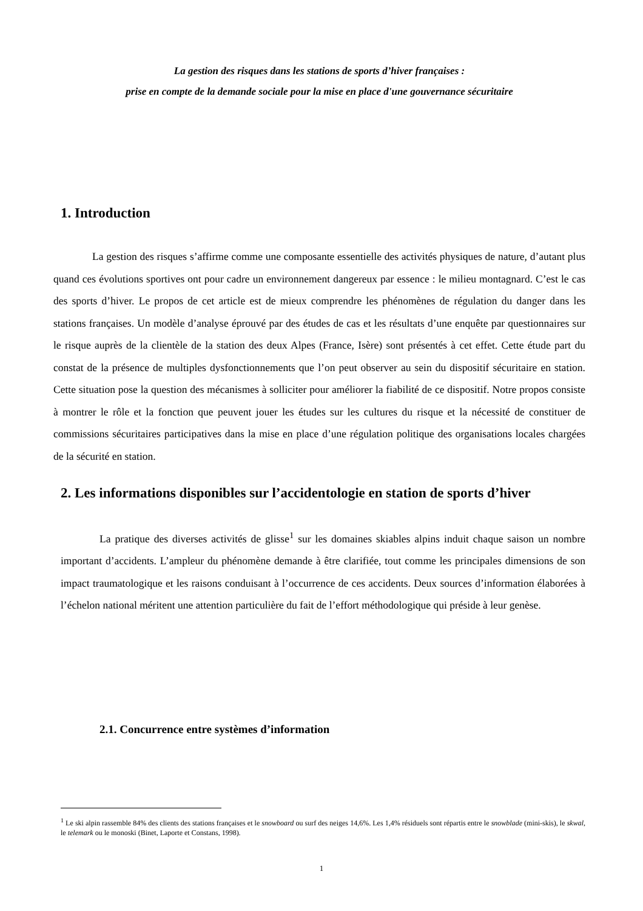La gestion des risques dans les stations de sports d’hiver françaises :
prise en compte de la demande sociale pour la mise en place d'une gouvernance sécuritaire
1. Introduction
La gestion des risques s’affirme comme une composante essentielle des activités physiques de nature, d’autant plus quand ces évolutions sportives ont pour cadre un environnement dangereux par essence : le milieu montagnard. C’est le cas des sports d’hiver. Le propos de cet article est de mieux comprendre les phénomènes de régulation du danger dans les stations françaises. Un modèle d’analyse éprouvé par des études de cas et les résultats d’une enquête par questionnaires sur le risque auprès de la clientèle de la station des deux Alpes (France, Isère) sont présentés à cet effet. Cette étude part du constat de la présence de multiples dysfonctionnements que l’on peut observer au sein du dispositif sécuritaire en station. Cette situation pose la question des mécanismes à solliciter pour améliorer la fiabilité de ce dispositif. Notre propos consiste à montrer le rôle et la fonction que peuvent jouer les études sur les cultures du risque et la nécessité de constituer de commissions sécuritaires participatives dans la mise en place d’une régulation politique des organisations locales chargées de la sécurité en station.
2. Les informations disponibles sur l’accidentologie en station de sports d’hiver
La pratique des diverses activités de glisse<sup>1</sup> sur les domaines skiables alpins induit chaque saison un nombre important d’accidents. L’ampleur du phénomène demande à être clarifiée, tout comme les principales dimensions de son impact traumatologique et les raisons conduisant à l’occurrence de ces accidents. Deux sources d’information élaborées à l’échelon national méritent une attention particulière du fait de l’effort méthodologique qui préside à leur genèse.
2.1. Concurrence entre systèmes d’information
<sup>1</sup> Le ski alpin rassemble 84% des clients des stations françaises et le snowboard ou surf des neiges 14,6%. Les 1,4% résiduels sont répartis entre le snowblade (mini-skis), le skwal, le telemark ou le monoski (Binet, Laporte et Constans, 1998).
1